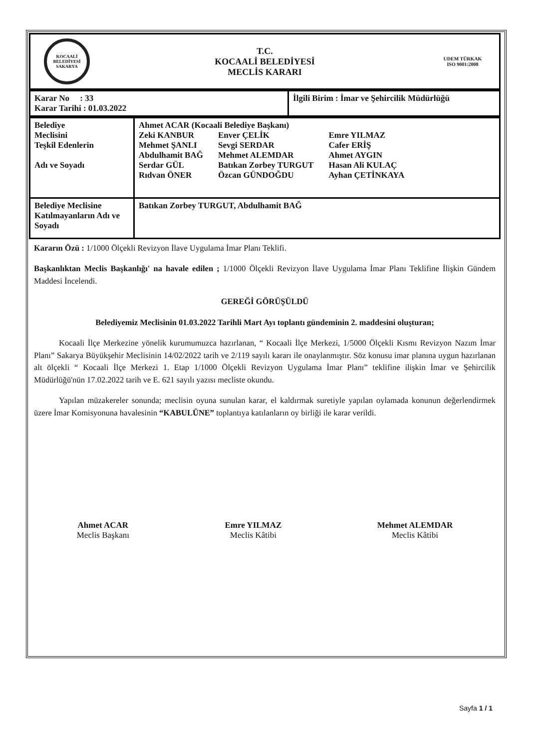| KOCAALİ BELEDİYESİ SAKARYA | T.C. KOCAALİ BELEDİYESİ MECLİS KARARI | UDEM TÜRKAK ISO 9001:2008 |
| Karar No : 33 Karar Tarihi : 01.03.2022 | İlgili Birim : İmar ve Şehircilik Müdürlüğü |
| Belediye Meclisini Teşkil Edenlerin Adı ve Soyadı | Ahmet ACAR (Kocaali Belediye Başkanı) Zeki KANBUR Mehmet ŞANLI Abdulhamit BAĞ Serdar GÜL Rıdvan ÖNER Enver ÇELİK Sevgi SERDAR Mehmet ALEMDAR Batıkan Zorbey TURGUT Özcan GÜNDOĞDU Emre YILMAZ Cafer ERİŞ Ahmet AYGIN Hasan Ali KULAÇ Ayhan ÇETİNKAYA |
| Belediye Meclisine Katılmayanların Adı ve Soyadı | Batıkan Zorbey TURGUT, Abdulhamit BAĞ |
Kararın Özü : 1/1000 Ölçekli Revizyon İlave Uygulama İmar Planı Teklifi.
Başkanlıktan Meclis Başkanlığı' na havale edilen ; 1/1000 Ölçekli Revizyon İlave Uygulama İmar Planı Teklifine İlişkin Gündem Maddesi İncelendi.
GEREĞİ GÖRÜŞÜLDÜ
Belediyemiz Meclisinin 01.03.2022 Tarihli Mart Ayı toplantı gündeminin 2. maddesini oluşturan;
Kocaali İlçe Merkezine yönelik kurumumuzca hazırlanan, “ Kocaali İlçe Merkezi, 1/5000 Ölçekli Kısmı Revizyon Nazım İmar Planı” Sakarya Büyükşehir Meclisinin 14/02/2022 tarih ve 2/119 sayılı kararı ile onaylanmıştır. Söz konusu imar planına uygun hazırlanan alt ölçekli “ Kocaali İlçe Merkezi 1. Etap 1/1000 Ölçekli Revizyon Uygulama İmar Planı” teklifine ilişkin İmar ve Şehircilik Müdürlüğü'nün 17.02.2022 tarih ve E. 621 sayılı yazısı mecliste okundu.
Yapılan müzakereler sonunda; meclisin oyuna sunulan karar, el kaldırmak suretiyle yapılan oylamada konunun değerlendirmek üzere İmar Komisyonuna havalesinin “KABULÜNE” toplantıya katılanların oy birliği ile karar verildi.
Ahmet ACAR
Meclis Başkanı
Emre YILMAZ
Meclis Kâtibi
Mehmet ALEMDAR
Meclis Kâtibi
Sayfa 1 / 1